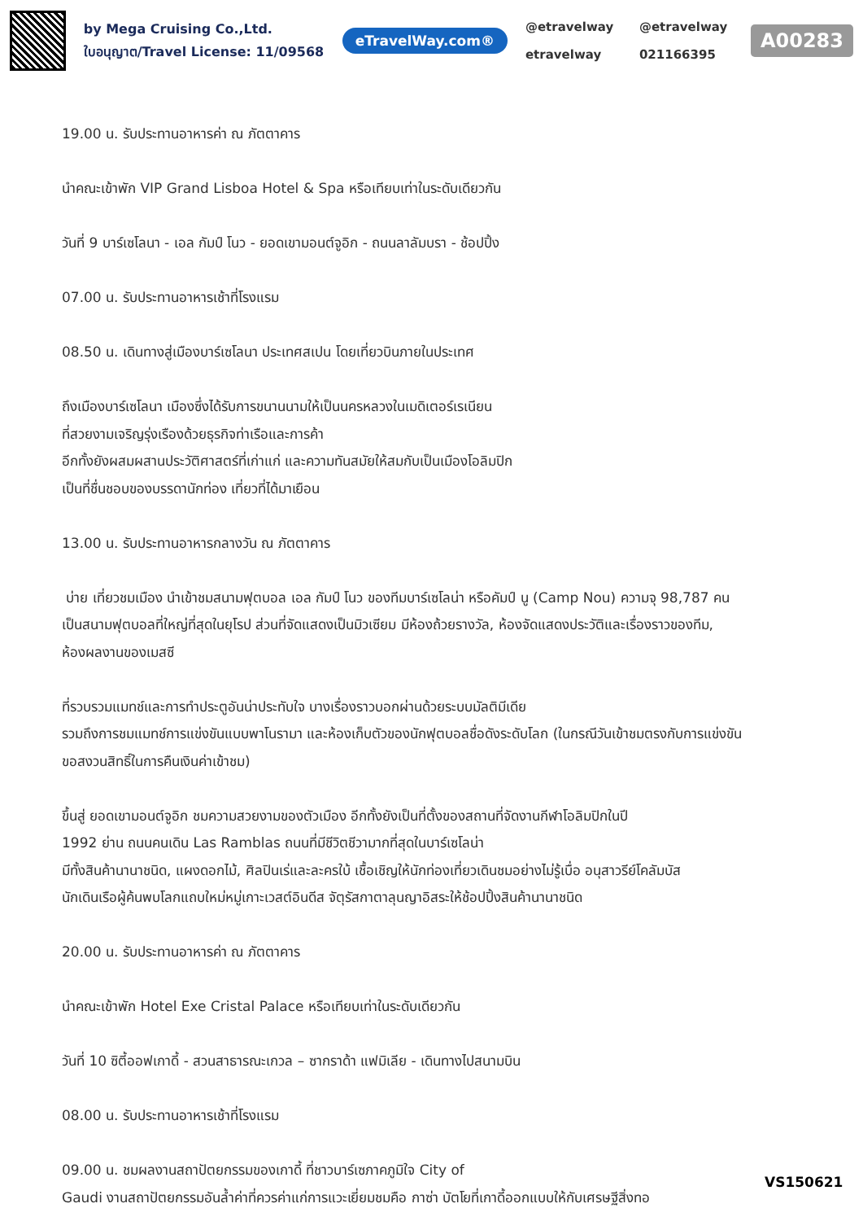by Mega Cruising Co.,Ltd.
ใบอนุญาต/Travel License: 11/09568
eTravelWay.com®
@etravelway @etravelway etravelway 021166395
A00283
19.00 น. รับประทานอาหารค่า ณ ภัตตาคาร
นำคณะเข้าพัก VIP Grand Lisboa Hotel & Spa หรือเทียบเท่าในระดับเดียวกัน
วันที่ 9 บาร์เซโลนา - เอล กัมป์ โนว - ยอดเขามอนต์จูอิก - ถนนลาลัมบรา - ช้อปปิ้ง
07.00 น. รับประทานอาหารเช้าที่โรงแรม
08.50 น. เดินทางสู่เมืองบาร์เซโลนา ประเทศสเปน โดยเที่ยวบินภายในประเทศ
ถึงเมืองบาร์เซโลนา เมืองซึ่งได้รับการขนานนามให้เป็นนครหลวงในเมดิเตอร์เรเนียน
ที่สวยงามเจริญรุ่งเรืองด้วยธุรกิจท่าเรือและการค้า
อีกทั้งยังผสมผสานประวัติศาสตร์ที่เก่าแก่ และความทันสมัยให้สมกับเป็นเมืองโอลิมปิก
เป็นที่ชื่นชอบของบรรดานักท่อง เที่ยวที่ได้มาเยือน
13.00 น. รับประทานอาหารกลางวัน ณ ภัตตาคาร
บ่าย เที่ยวชมเมือง นำเข้าชมสนามฟุตบอล เอล กัมป์ โนว ของทีมบาร์เซโลน่า หรือคัมป์ นู (Camp Nou) ความจุ 98,787 คน
เป็นสนามฟุตบอลที่ใหญ่ที่สุดในยุโรป ส่วนที่จัดแสดงเป็นมิวเซียม มีห้องถ้วยรางวัล, ห้องจัดแสดงประวัติและเรื่องราวของทีม,
ห้องผลงานของเมสซี
ที่รวบรวมแมทช์และการทำประตูอันน่าประทับใจ บางเรื่องราวบอกผ่านด้วยระบบมัลติมีเดีย
รวมถึงการชมแมทช์การแข่งขันแบบพาโนรามา และห้องเก็บตัวของนักฟุตบอลชื่อดังระดับโลก (ในกรณีวันเข้าชมตรงกับการแข่งขัน
ขอสงวนสิทธิ์ในการคืนเงินค่าเข้าชม)
ขึ้นสู่ ยอดเขามอนต์จูอิก ชมความสวยงามของตัวเมือง อีกทั้งยังเป็นที่ตั้งของสถานที่จัดงานกีฬาโอลิมปิกในปี
1992 ย่าน ถนนคนเดิน Las Ramblas ถนนที่มีชีวิตชีวามากที่สุดในบาร์เซโลน่า
มีทั้งสินค้านานาชนิด, แผงดอกไม้, ศิลปินเร่และละครใบ้ เชื้อเชิญให้นักท่องเที่ยวเดินชมอย่างไม่รู้เบื่อ อนุสาวรีย์โคลัมบัส
นักเดินเรือผู้ค้นพบโลกแถบใหม่หมู่เกาะเวสต์อินดีส จัตุรัสกาตาลุนญาอิสระให้ช้อปปิ้งสินค้านานาชนิด
20.00 น. รับประทานอาหารค่า ณ ภัตตาคาร
นำคณะเข้าพัก Hotel Exe Cristal Palace หรือเทียบเท่าในระดับเดียวกัน
วันที่ 10 ซิตี้ออฟเกาดี้ - สวนสาธารณะเกวล – ซากราด้า แฟมิเลีย - เดินทางไปสนามบิน
08.00 น. รับประทานอาหารเช้าที่โรงแรม
09.00 น. ชมผลงานสถาปัตยกรรมของเกาดี้ ที่ชาวบาร์เซภาคภูมิใจ City of
Gaudi งานสถาปัตยกรรมอันล้ำค่าที่ควรค่าแก่การแวะเยี่ยมชมคือ กาซ่า บัตโยที่เกาดี้ออกแบบให้กับเศรษฐีสิ่งทอ
VS150621